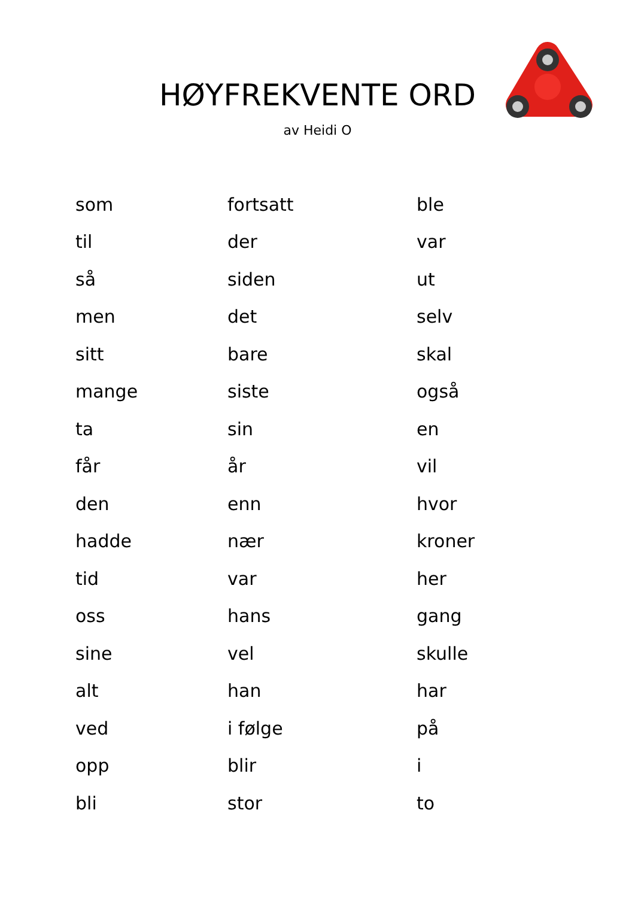HØYFREKVENTE ORD
av Heidi O
| som | fortsatt | ble |
| til | der | var |
| så | siden | ut |
| men | det | selv |
| sitt | bare | skal |
| mange | siste | også |
| ta | sin | en |
| får | år | vil |
| den | enn | hvor |
| hadde | nær | kroner |
| tid | var | her |
| oss | hans | gang |
| sine | vel | skulle |
| alt | han | har |
| ved | i følge | på |
| opp | blir | i |
| bli | stor | to |